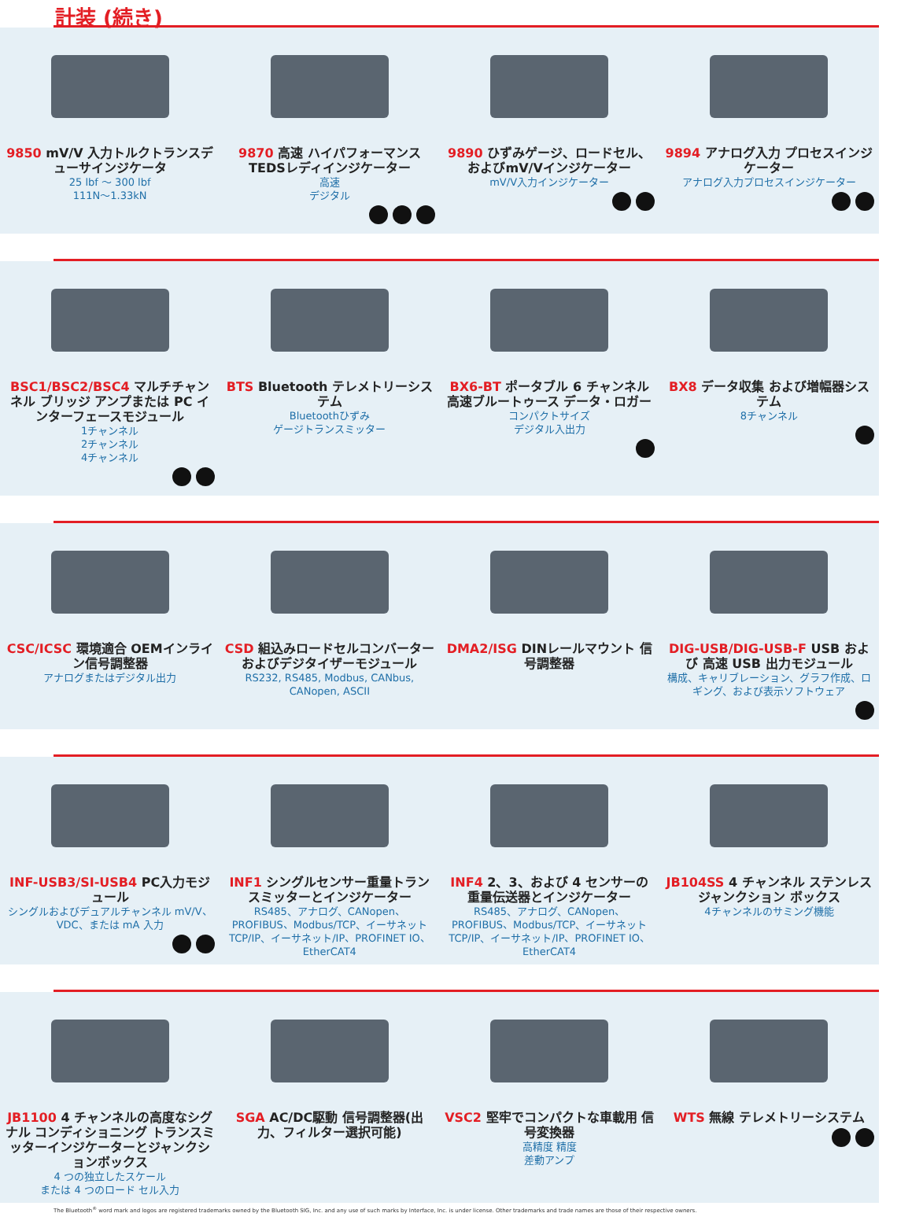計装 (続き)
9850 mV/V 入力トルクトランスデューサインジケータ
25 lbf ～ 300 lbf
111N～1.33kN
9870 高速 ハイパフォーマンス TEDSレディインジケーター
高速
デジタル
9890 ひずみゲージ、ロードセル、およびmV/Vインジケーター
mV/V入力インジケーター
9894 アナログ入力 プロセスインジケーター
アナログ入力プロセスインジケーター
BSC1/BSC2/BSC4 マルチチャンネル ブリッジ アンプまたは PC インターフェースモジュール
1チャンネル
2チャンネル
4チャンネル
BTS Bluetooth テレメトリーシステム
Bluetoothひずみ
ゲージトランスミッター
BX6-BT ポータブル 6 チャンネル 高速ブルートゥース データ・ロガー
コンパクトサイズ
デジタル入出力
BX8 データ収集 および増幅器システム
8チャンネル
CSC/ICSC 環境適合 OEMインライン信号調整器
アナログまたはデジタル出力
CSD 組込みロードセルコンバーターおよびデジタイザーモジュール
RS232, RS485, Modbus, CANbus, CANopen, ASCII
DMA2/ISG DINレールマウント 信号調整器
DIG-USB/DIG-USB-F USB および 高速 USB 出力モジュール
構成、キャリブレーション、グラフ作成、ロギング、および表示ソフトウェア
INF-USB3/SI-USB4 PC入力モジュール
シングルおよびデュアルチャンネル mV/V、VDC、または mA 入力
INF1 シングルセンサー重量トランスミッターとインジケーター
RS485、アナログ、CANopen、PROFIBUS、Modbus/TCP、イーサネット TCP/IP、イーサネット/IP、PROFINET IO、EtherCAT4
INF4 2、3、および 4 センサーの重量伝送器とインジケーター
RS485、アナログ、CANopen、PROFIBUS、Modbus/TCP、イーサネット TCP/IP、イーサネット/IP、PROFINET IO、EtherCAT4
JB104SS 4 チャンネル ステンレス ジャンクション ボックス
4チャンネルのサミング機能
JB1100 4 チャンネルの高度なシグナル コンディショニング トランスミッターインジケーターとジャンクションボックス
4 つの独立したスケール
または 4 つのロード セル入力
SGA AC/DC駆動 信号調整器(出力、フィルター選択可能)
VSC2 堅牢でコンパクトな車載用 信号変換器
高精度 精度
差動アンプ
WTS 無線 テレメトリーシステム
The Bluetooth<sup>®</sup> word mark and logos are registered trademarks owned by the Bluetooth SIG, Inc. and any use of such marks by Interface, Inc. is under license. Other trademarks and trade names are those of their respective owners.